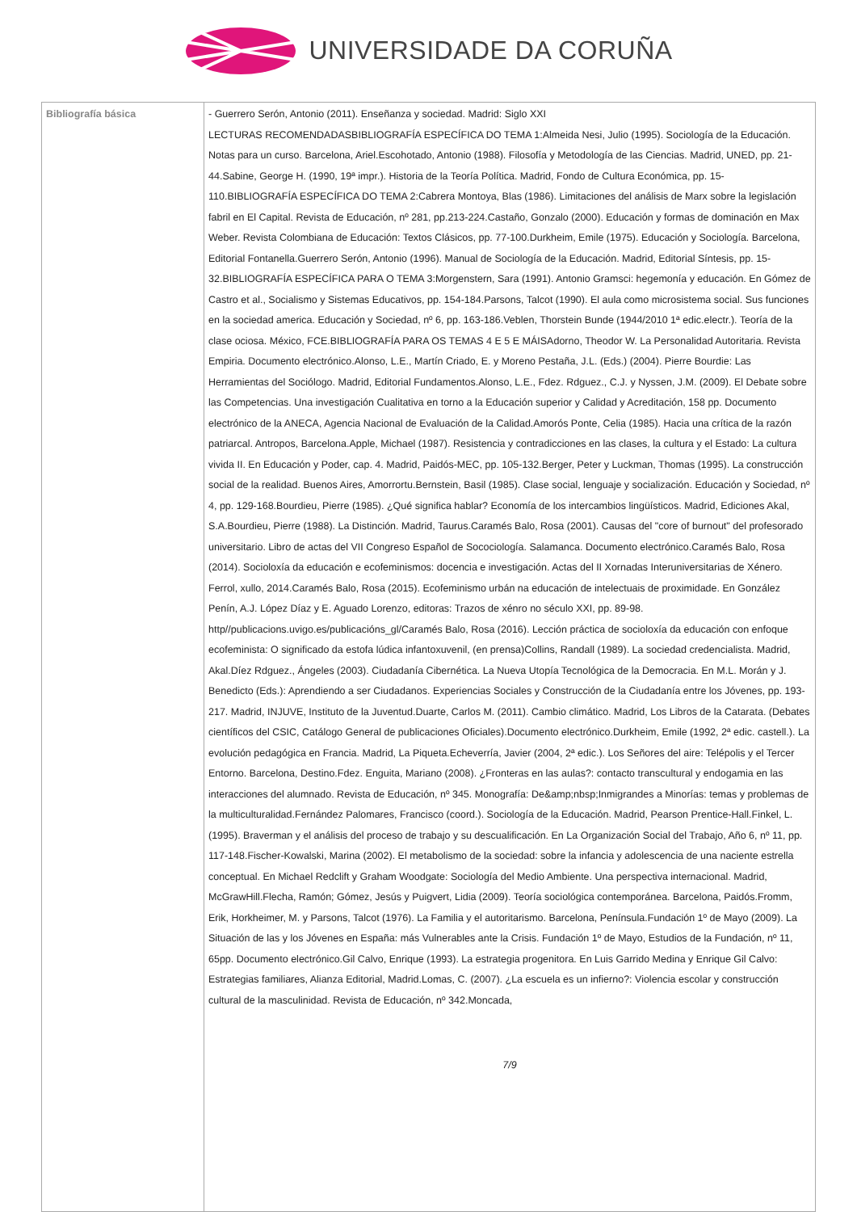UNIVERSIDADE DA CORUÑA
| Bibliografía básica | - Guerrero Serón, Antonio (2011). Enseñanza y sociedad. Madrid: Siglo XXI LECTURAS RECOMENDADASBIBLIOGRAFÍA ESPECÍFICA DO TEMA 1:Almeida Nesi, Julio (1995). Sociología de la Educación. Notas para un curso. Barcelona, Ariel.Escohotado, Antonio (1988). Filosofía y Metodología de las Ciencias. Madrid, UNED, pp. 21-44.Sabine, George H. (1990, 19ª impr.). Historia de la Teoría Política. Madrid, Fondo de Cultura Económica, pp. 15-110.BIBLIOGRAFÍA ESPECÍFICA DO TEMA 2:Cabrera Montoya, Blas (1986). Limitaciones del análisis de Marx sobre la legislación fabril en El Capital. Revista de Educación, nº 281, pp.213-224.Castaño, Gonzalo (2000). Educación y formas de dominación en Max Weber. Revista Colombiana de Educación: Textos Clásicos, pp. 77-100.Durkheim, Emile (1975). Educación y Sociología. Barcelona, Editorial Fontanella.Guerrero Serón, Antonio (1996). Manual de Sociología de la Educación. Madrid, Editorial Síntesis, pp. 15-32.BIBLIOGRAFÍA ESPECÍFICA PARA O TEMA 3:Morgenstern, Sara (1991). Antonio Gramsci: hegemonía y educación. En Gómez de Castro et al., Socialismo y Sistemas Educativos, pp. 154-184.Parsons, Talcot (1990). El aula como microsistema social. Sus funciones en la sociedad america. Educación y Sociedad, nº 6, pp. 163-186.Veblen, Thorstein Bunde (1944/2010 1ª edic.electr.). Teoría de la clase ociosa. México, FCE.BIBLIOGRAFÍA PARA OS TEMAS 4 E 5 E MÁISAdorno, Theodor W. La Personalidad Autoritaria. Revista Empiria. Documento electrónico.Alonso, L.E., Martín Criado, E. y Moreno Pestaña, J.L. (Eds.) (2004). Pierre Bourdie: Las Herramientas del Sociólogo. Madrid, Editorial Fundamentos.Alonso, L.E., Fdez. Rdguez., C.J. y Nyssen, J.M. (2009). El Debate sobre las Competencias. Una investigación Cualitativa en torno a la Educación superior y Calidad y Acreditación, 158 pp. Documento electrónico de la ANECA, Agencia Nacional de Evaluación de la Calidad.Amorós Ponte, Celia (1985). Hacia una crítica de la razón patriarcal. Antropos, Barcelona.Apple, Michael (1987). Resistencia y contradicciones en las clases, la cultura y el Estado: La cultura vivida II. En Educación y Poder, cap. 4. Madrid, Paidós-MEC, pp. 105-132.Berger, Peter y Luckman, Thomas (1995). La construcción social de la realidad. Buenos Aires, Amorrortu.Bernstein, Basil (1985). Clase social, lenguaje y socialización. Educación y Sociedad, nº 4, pp. 129-168.Bourdieu, Pierre (1985). ¿Qué significa hablar? Economía de los intercambios lingüísticos. Madrid, Ediciones Akal, S.A.Bourdieu, Pierre (1988). La Distinción. Madrid, Taurus.Caramés Balo, Rosa (2001). Causas del "core of burnout" del profesorado universitario. Libro de actas del VII Congreso Español de Socociología. Salamanca. Documento electrónico.Caramés Balo, Rosa (2014). Socioloxía da educación e ecofeminismos: docencia e investigación. Actas del II Xornadas Interuniversitarias de Xénero. Ferrol, xullo, 2014.Caramés Balo, Rosa (2015). Ecofeminismo urbán na educación de intelectuais de proximidade. En González Penín, A.J. López Díaz y E. Aguado Lorenzo, editoras: Trazos de xénro no século XXI, pp. 89-98. http//publicacions.uvigo.es/publicacións_gl/Caramés Balo, Rosa (2016). Lección práctica de socioloxía da educación con enfoque ecofeminista: O significado da estofa lúdica infantoxuvenil, (en prensa)Collins, Randall (1989). La sociedad credencialista. Madrid, Akal.Díez Rdguez., Ángeles (2003). Ciudadanía Cibernética. La Nueva Utopía Tecnológica de la Democracia. En M.L. Morán y J. Benedicto (Eds.): Aprendiendo a ser Ciudadanos. Experiencias Sociales y Construcción de la Ciudadanía entre los Jóvenes, pp. 193-217. Madrid, INJUVE, Instituto de la Juventud.Duarte, Carlos M. (2011). Cambio climático. Madrid, Los Libros de la Catarata. (Debates científicos del CSIC, Catálogo General de publicaciones Oficiales).Documento electrónico.Durkheim, Emile (1992, 2ª edic. castell.). La evolución pedagógica en Francia. Madrid, La Piqueta.Echeverría, Javier (2004, 2ª edic.). Los Señores del aire: Telépolis y el Tercer Entorno. Barcelona, Destino.Fdez. Enguita, Mariano (2008). ¿Fronteras en las aulas?: contacto transcultural y endogamia en las interacciones del alumnado. Revista de Educación, nº 345. Monografía: De&amp;nbsp;Inmigrandes a Minorías: temas y problemas de la multiculturalidad.Fernández Palomares, Francisco (coord.). Sociología de la Educación. Madrid, Pearson Prentice-Hall.Finkel, L. (1995). Braverman y el análisis del proceso de trabajo y su descualificación. En La Organización Social del Trabajo, Año 6, nº 11, pp. 117-148.Fischer-Kowalski, Marina (2002). El metabolismo de la sociedad: sobre la infancia y adolescencia de una naciente estrella conceptual. En Michael Redclift y Graham Woodgate: Sociología del Medio Ambiente. Una perspectiva internacional. Madrid, McGrawHill.Flecha, Ramón; Gómez, Jesús y Puigvert, Lidia (2009). Teoría sociológica contemporánea. Barcelona, Paidós.Fromm, Erik, Horkheimer, M. y Parsons, Talcot (1976). La Familia y el autoritarismo. Barcelona, Península.Fundación 1º de Mayo (2009). La Situación de las y los Jóvenes en España: más Vulnerables ante la Crisis. Fundación 1º de Mayo, Estudios de la Fundación, nº 11, 65pp. Documento electrónico.Gil Calvo, Enrique (1993). La estrategia progenitora. En Luis Garrido Medina y Enrique Gil Calvo: Estrategias familiares, Alianza Editorial, Madrid.Lomas, C. (2007). ¿La escuela es un infierno?: Violencia escolar y construcción cultural de la masculinidad. Revista de Educación, nº 342.Moncada, 7/9 |